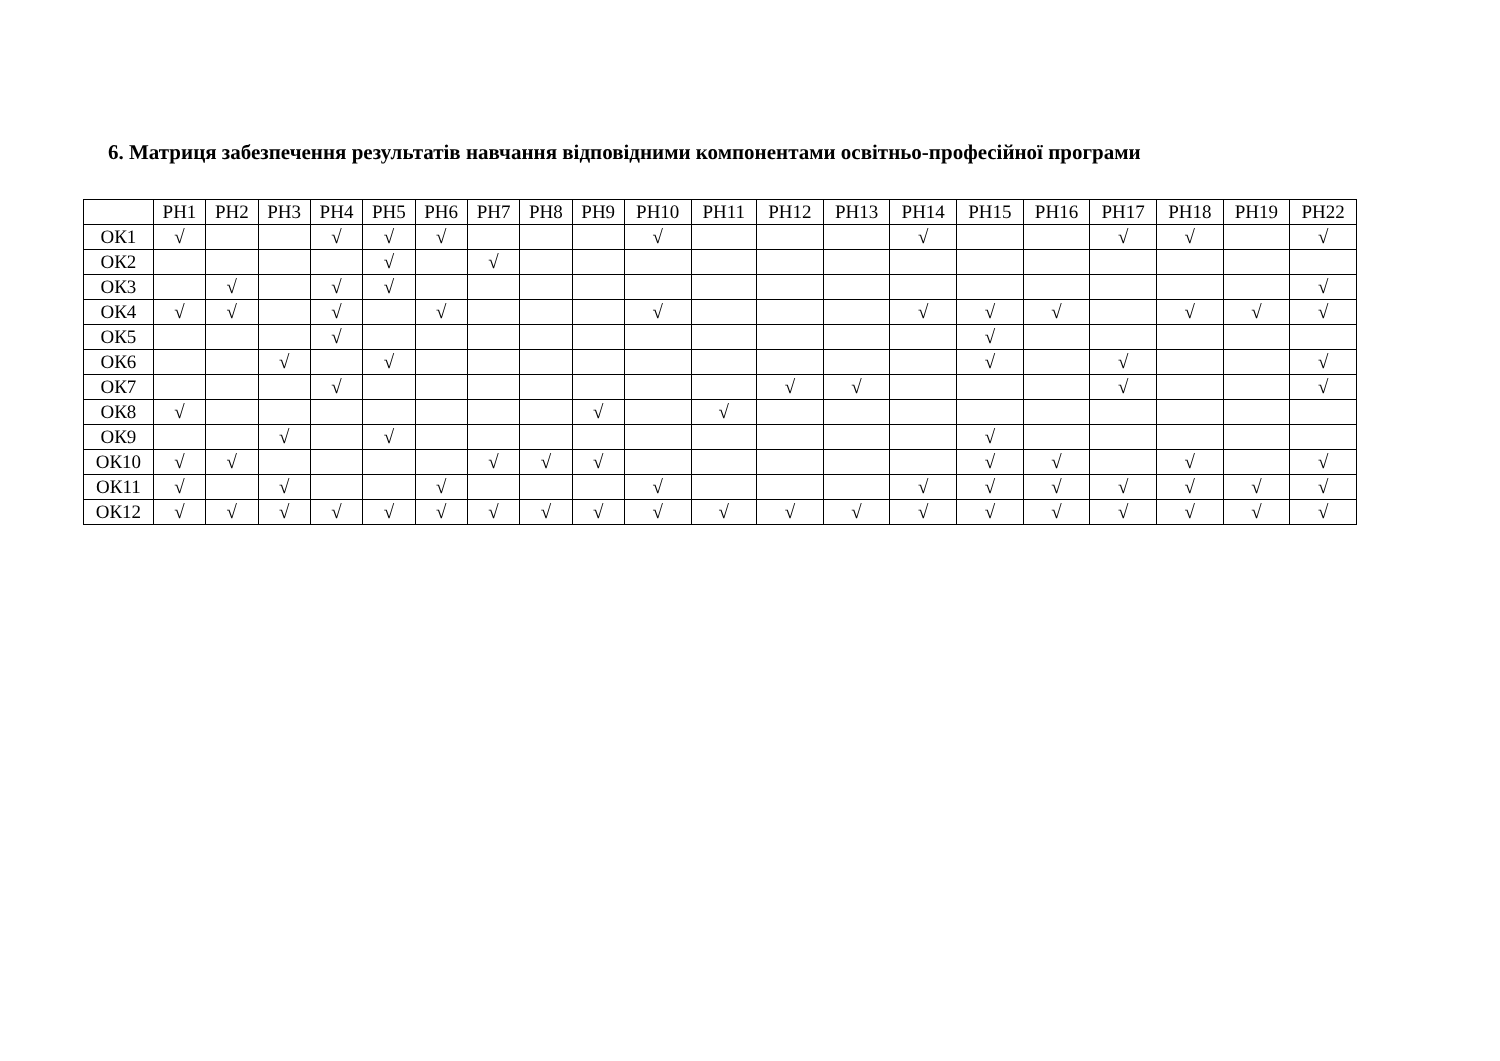6. Матриця забезпечення результатів навчання відповідними компонентами освітньо-професійної програми
| | РН1 | РН2 | РН3 | РН4 | РН5 | РН6 | РН7 | РН8 | РН9 | РН10 | РН11 | РН12 | РН13 | РН14 | РН15 | РН16 | РН17 | РН18 | РН19 | РН22 |
| --- | --- | --- | --- | --- | --- | --- | --- | --- | --- | --- | --- | --- | --- | --- | --- | --- | --- | --- | --- | --- |
| ОК1 | √ | | | √ | √ | √ | | | | √ | | | | √ | | | √ | √ | | √ |
| ОК2 | | | | | √ | | √ | | | | | | | | | | | | | |
| ОК3 | | √ | | √ | √ | | | | | | | | | | | | | | | √ |
| ОК4 | √ | √ | | √ | | √ | | | | √ | | | | √ | √ | √ | | √ | √ | √ |
| ОК5 | | | | √ | | | | | | | | | | | √ | | | | | |
| ОК6 | | | √ | | √ | | | | | | | | | | √ | | √ | | | √ |
| ОК7 | | | | √ | | | | | | | | √ | √ | | | | √ | | | √ |
| ОК8 | √ | | | | | | | | √ | | √ | | | | | | | | | |
| ОК9 | | | √ | | √ | | | | | | | | | | √ | | | | | |
| ОК10 | √ | √ | | | | | √ | √ | √ | | | | | | √ | √ | | √ | | √ |
| ОК11 | √ | | √ | | | √ | | | | √ | | | | √ | √ | √ | √ | √ | √ | √ |
| ОК12 | √ | √ | √ | √ | √ | √ | √ | √ | √ | √ | √ | √ | √ | √ | √ | √ | √ | √ | √ | √ |